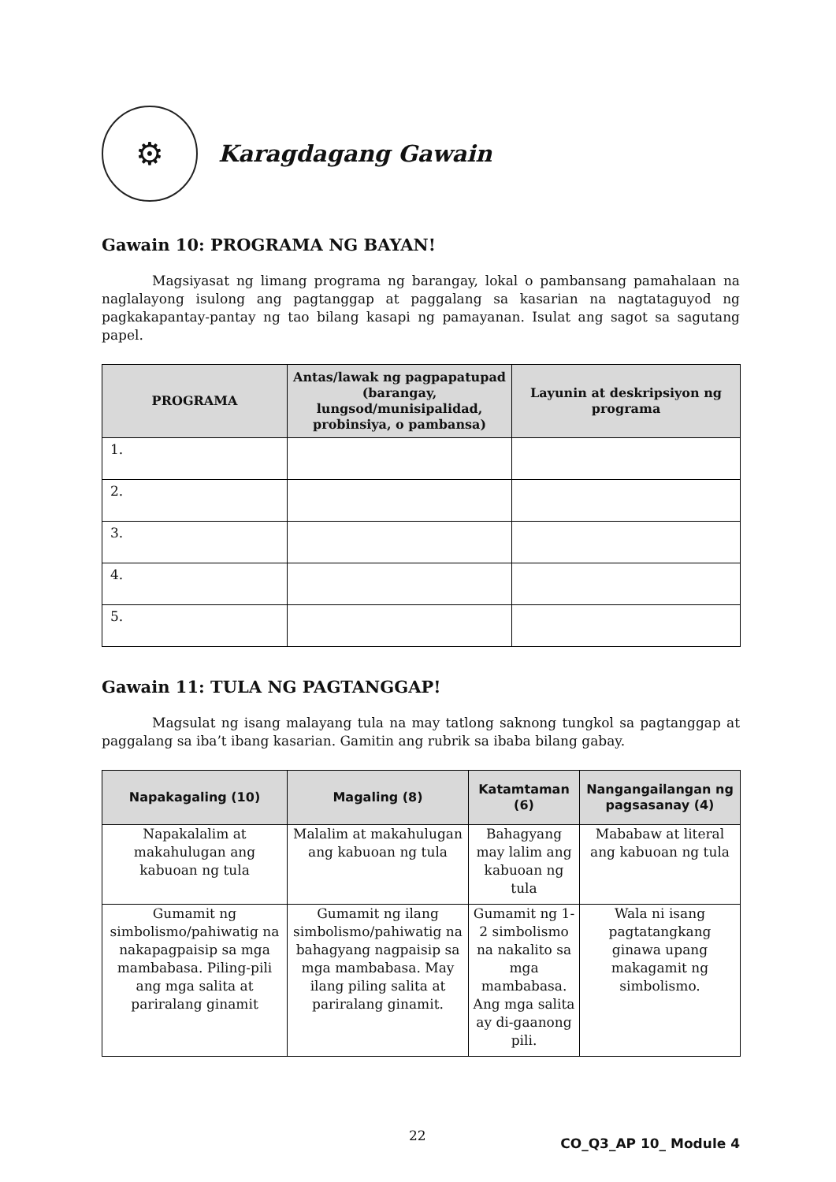⚙
Karagdagang Gawain
Gawain 10: PROGRAMA NG BAYAN!
Magsiyasat ng limang programa ng barangay, lokal o pambansang pamahalaan na naglalayong isulong ang pagtanggap at paggalang sa kasarian na nagtataguyod ng pagkakapantay-pantay ng tao bilang kasapi ng pamayanan. Isulat ang sagot sa sagutang papel.
| PROGRAMA | Antas/lawak ng pagpapatupad (barangay, lungsod/munisipalidad, probinsiya, o pambansa) | Layunin at deskripsiyon ng programa |
| --- | --- | --- |
| 1. | | |
| 2. | | |
| 3. | | |
| 4. | | |
| 5. | | |
Gawain 11: TULA NG PAGTANGGAP!
Magsulat ng isang malayang tula na may tatlong saknong tungkol sa pagtanggap at paggalang sa iba’t ibang kasarian. Gamitin ang rubrik sa ibaba bilang gabay.
| Napakagaling (10) | Magaling (8) | Katamtaman (6) | Nangangailangan ng pagsasanay (4) |
| --- | --- | --- | --- |
| Napakalalim at makahulugan ang kabuoan ng tula | Malalim at makahulugan ang kabuoan ng tula | Bahagyang may lalim ang kabuoan ng tula | Mababaw at literal ang kabuoan ng tula |
| Gumamit ng simbolismo/pahiwatig na nakapagpaisip sa mga mambabasa. Piling-pili ang mga salita at pariralang ginamit | Gumamit ng ilang simbolismo/pahiwatig na bahagyang nagpaisip sa mga mambabasa. May ilang piling salita at pariralang ginamit. | Gumamit ng 1-2 simbolismo na nakalito sa mga mambabasa. Ang mga salita ay di-gaanong pili. | Wala ni isang pagtatangkang ginawa upang makagamit ng simbolismo. |
22 CO_Q3_AP 10_ Module 4